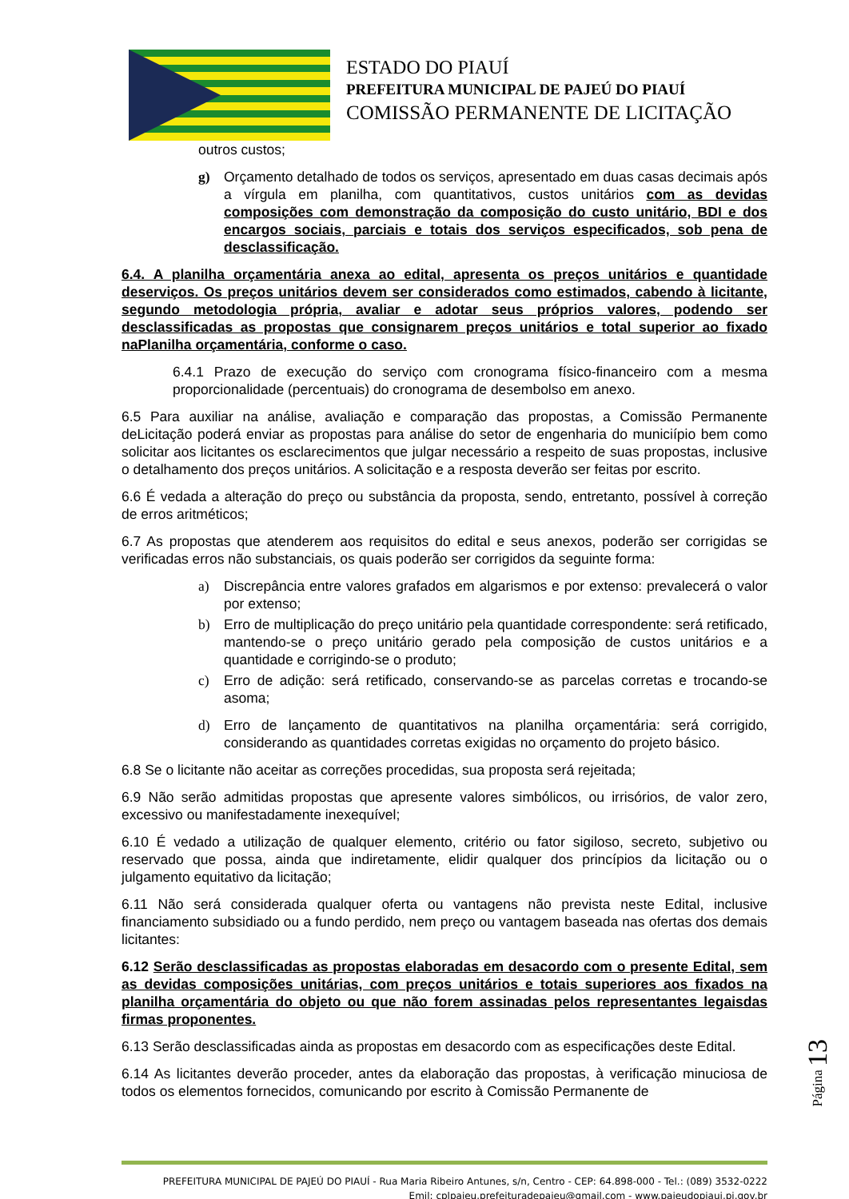ESTADO DO PIAUÍ
PREFEITURA MUNICIPAL DE PAJEÚ DO PIAUÍ
COMISSÃO PERMANENTE DE LICITAÇÃO
outros custos;
g) Orçamento detalhado de todos os serviços, apresentado em duas casas decimais após a vírgula em planilha, com quantitativos, custos unitários com as devidas composições com demonstração da composição do custo unitário, BDI e dos encargos sociais, parciais e totais dos serviços especificados, sob pena de desclassificação.
6.4. A planilha orçamentária anexa ao edital, apresenta os preços unitários e quantidade deserviços. Os preços unitários devem ser considerados como estimados, cabendo à licitante, segundo metodologia própria, avaliar e adotar seus próprios valores, podendo ser desclassificadas as propostas que consignarem preços unitários e total superior ao fixado naPlanilha orçamentária, conforme o caso.
6.4.1 Prazo de execução do serviço com cronograma físico-financeiro com a mesma proporcionalidade (percentuais) do cronograma de desembolso em anexo.
6.5 Para auxiliar na análise, avaliação e comparação das propostas, a Comissão Permanente deLicitação poderá enviar as propostas para análise do setor de engenharia do municiípio bem como solicitar aos licitantes os esclarecimentos que julgar necessário a respeito de suas propostas, inclusive o detalhamento dos preços unitários. A solicitação e a resposta deverão ser feitas por escrito.
6.6 É vedada a alteração do preço ou substância da proposta, sendo, entretanto, possível à correção de erros aritméticos;
6.7 As propostas que atenderem aos requisitos do edital e seus anexos, poderão ser corrigidas se verificadas erros não substanciais, os quais poderão ser corrigidos da seguinte forma:
a) Discrepância entre valores grafados em algarismos e por extenso: prevalecerá o valor por extenso;
b) Erro de multiplicação do preço unitário pela quantidade correspondente: será retificado, mantendo-se o preço unitário gerado pela composição de custos unitários e a quantidade e corrigindo-se o produto;
c) Erro de adição: será retificado, conservando-se as parcelas corretas e trocando-se asoma;
d) Erro de lançamento de quantitativos na planilha orçamentária: será corrigido, considerando as quantidades corretas exigidas no orçamento do projeto básico.
6.8 Se o licitante não aceitar as correções procedidas, sua proposta será rejeitada;
6.9 Não serão admitidas propostas que apresente valores simbólicos, ou irrisórios, de valor zero, excessivo ou manifestadamente inexequível;
6.10 É vedado a utilização de qualquer elemento, critério ou fator sigiloso, secreto, subjetivo ou reservado que possa, ainda que indiretamente, elidir qualquer dos princípios da licitação ou o julgamento equitativo da licitação;
6.11 Não será considerada qualquer oferta ou vantagens não prevista neste Edital, inclusive financiamento subsidiado ou a fundo perdido, nem preço ou vantagem baseada nas ofertas dos demais licitantes:
6.12 Serão desclassificadas as propostas elaboradas em desacordo com o presente Edital, sem as devidas composições unitárias, com preços unitários e totais superiores aos fixados na planilha orçamentária do objeto ou que não forem assinadas pelos representantes legaisdas firmas proponentes.
6.13 Serão desclassificadas ainda as propostas em desacordo com as especificações deste Edital.
6.14 As licitantes deverão proceder, antes da elaboração das propostas, à verificação minuciosa de todos os elementos fornecidos, comunicando por escrito à Comissão Permanente de
Página 13
PREFEITURA MUNICIPAL DE PAJEÚ DO PIAUÍ - Rua Maria Ribeiro Antunes, s/n, Centro - CEP: 64.898-000 - Tel.: (089) 3532-0222
Emil: cplpajeu.prefeituradepajeu@gmail.com - www.pajeudopiaui.pi.gov.br